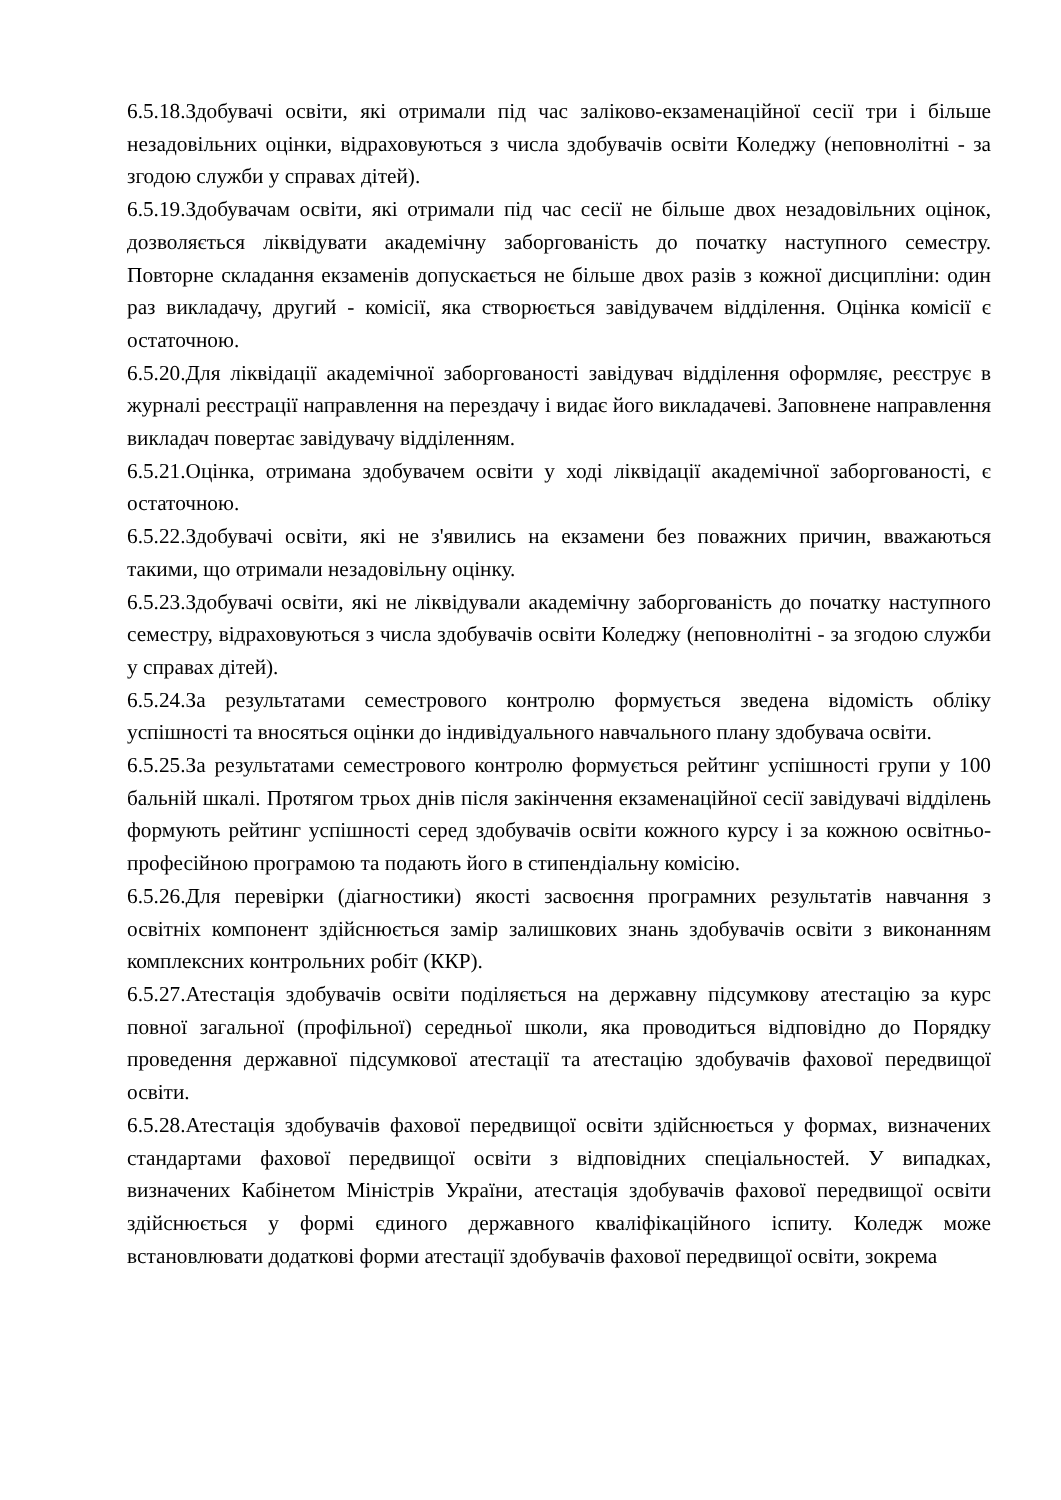6.5.18.Здобувачі освіти, які отримали під час заліково-екзаменаційної сесії три і більше незадовільних оцінки, відраховуються з числа здобувачів освіти Коледжу (неповнолітні - за згодою служби у справах дітей).
6.5.19.Здобувачам освіти, які отримали під час сесії не більше двох незадовільних оцінок, дозволяється ліквідувати академічну заборгованість до початку наступного семестру. Повторне складання екзаменів допускається не більше двох разів з кожної дисципліни: один раз викладачу, другий - комісії, яка створюється завідувачем відділення. Оцінка комісії є остаточною.
6.5.20.Для ліквідації академічної заборгованості завідувач відділення оформляє, реєструє в журналі реєстрації направлення на перездачу і видає його викладачеві. Заповнене направлення викладач повертає завідувачу відділенням.
6.5.21.Оцінка, отримана здобувачем освіти у ході ліквідації академічної заборгованості, є остаточною.
6.5.22.Здобувачі освіти, які не з'явились на екзамени без поважних причин, вважаються такими, що отримали незадовільну оцінку.
6.5.23.Здобувачі освіти, які не ліквідували академічну заборгованість до початку наступного семестру, відраховуються з числа здобувачів освіти Коледжу (неповнолітні - за згодою служби у справах дітей).
6.5.24.За результатами семестрового контролю формується зведена відомість обліку успішності та вносяться оцінки до індивідуального навчального плану здобувача освіти.
6.5.25.За результатами семестрового контролю формується рейтинг успішності групи у 100 бальній шкалі. Протягом трьох днів після закінчення екзаменаційної сесії завідувачі відділень формують рейтинг успішності серед здобувачів освіти кожного курсу і за кожною освітньо-професійною програмою та подають його в стипендіальну комісію.
6.5.26.Для перевірки (діагностики) якості засвоєння програмних результатів навчання з освітніх компонент здійснюється замір залишкових знань здобувачів освіти з виконанням комплексних контрольних робіт (ККР).
6.5.27.Атестація здобувачів освіти поділяється на державну підсумкову атестацію за курс повної загальної (профільної) середньої школи, яка проводиться відповідно до Порядку проведення державної підсумкової атестації та атестацію здобувачів фахової передвищої освіти.
6.5.28.Атестація здобувачів фахової передвищої освіти здійснюється у формах, визначених стандартами фахової передвищої освіти з відповідних спеціальностей. У випадках, визначених Кабінетом Міністрів України, атестація здобувачів фахової передвищої освіти здійснюється у формі єдиного державного кваліфікаційного іспиту. Коледж може встановлювати додаткові форми атестації здобувачів фахової передвищої освіти, зокрема